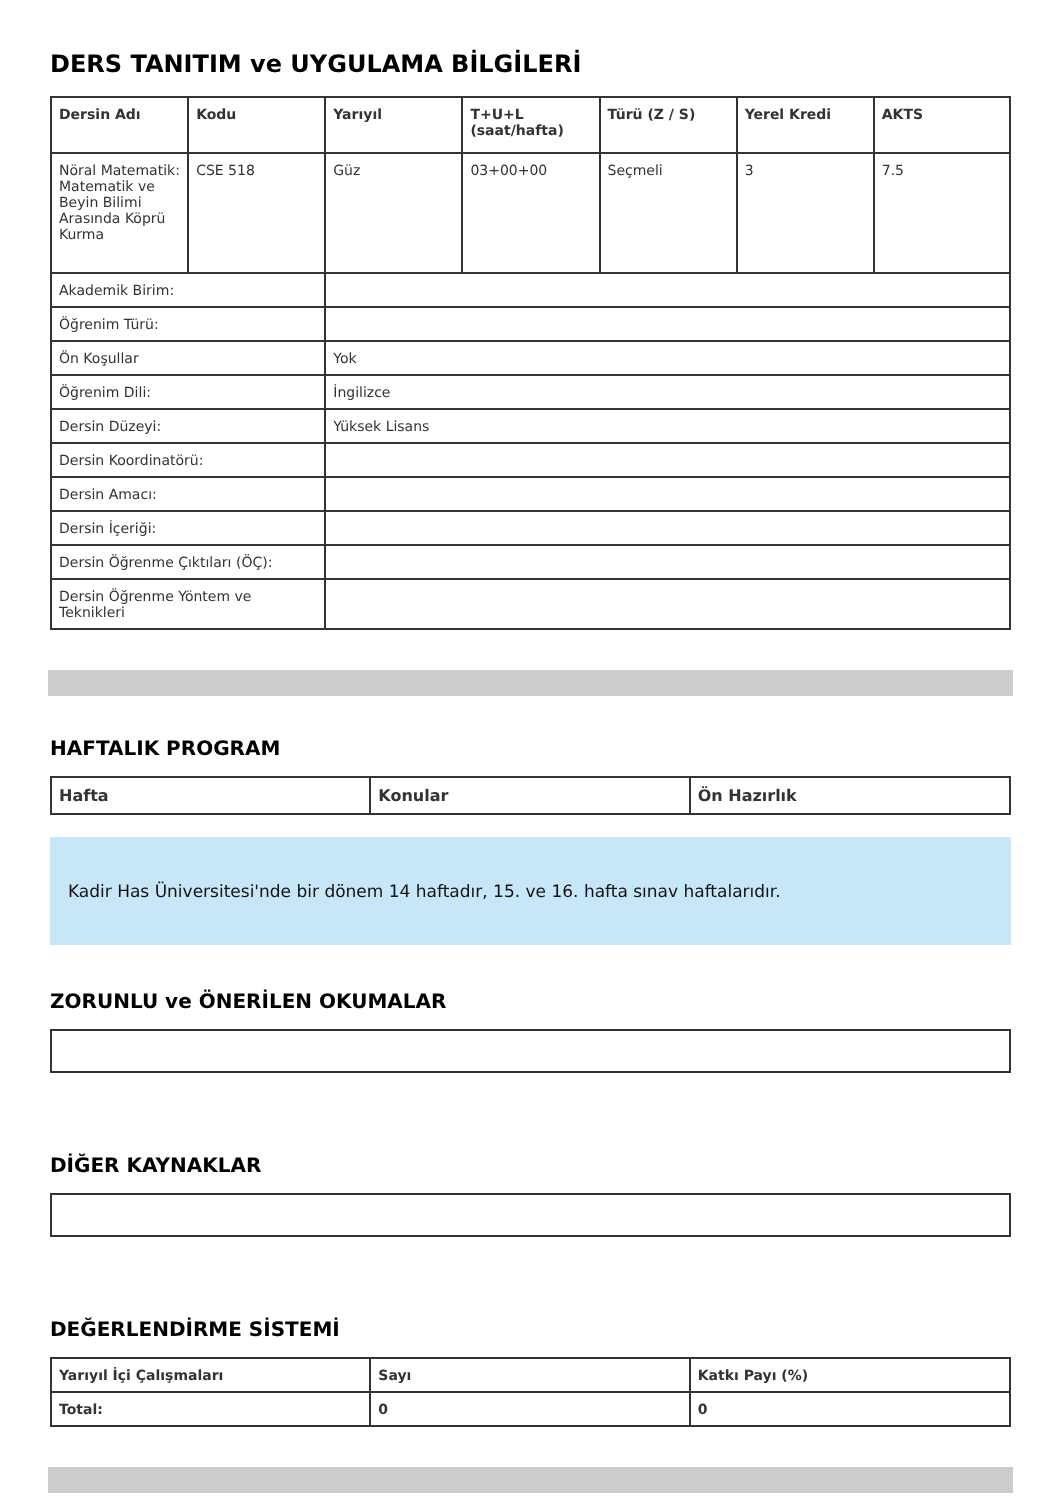DERS TANITIM ve UYGULAMA BİLGİLERİ
| Dersin Adı | Kodu | Yarıyıl | T+U+L (saat/hafta) | Türü (Z / S) | Yerel Kredi | AKTS |
| --- | --- | --- | --- | --- | --- | --- |
| Nöral Matematik: Matematik ve Beyin Bilimi Arasında Köprü Kurma | CSE 518 | Güz | 03+00+00 | Seçmeli | 3 | 7.5 |
| Akademik Birim: | | | | | | |
| Öğrenim Türü: | | | | | | |
| Ön Koşullar | | Yok | | | | |
| Öğrenim Dili: | | İngilizce | | | | |
| Dersin Düzeyi: | | Yüksek Lisans | | | | |
| Dersin Koordinatörü: | | | | | | |
| Dersin Amacı: | | | | | | |
| Dersin İçeriği: | | | | | | |
| Dersin Öğrenme Çıktıları (ÖÇ): | | | | | | |
| Dersin Öğrenme Yöntem ve Teknikleri | | | | | | |
HAFTALIK PROGRAM
| Hafta | Konular | Ön Hazırlık |
| --- | --- | --- |
Kadir Has Üniversitesi'nde bir dönem 14 haftadır, 15. ve 16. hafta sınav haftalarıdır.
ZORUNLU ve ÖNERİLEN OKUMALAR
DİĞER KAYNAKLAR
DEĞERLENDİRME SİSTEMİ
| Yarıyıl İçi Çalışmaları | Sayı | Katkı Payı (%) |
| --- | --- | --- |
| Total: | 0 | 0 |